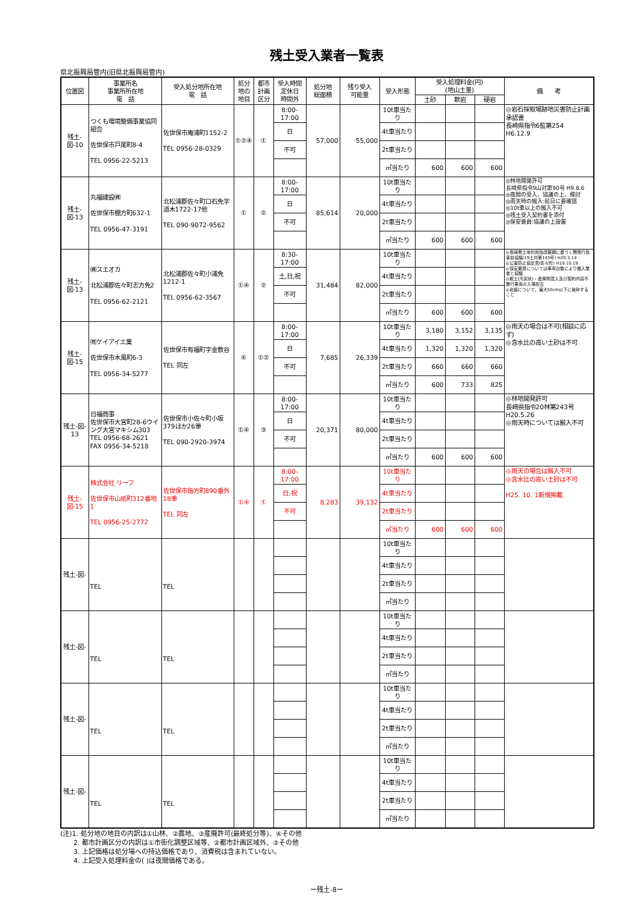残土受入業者一覧表
県北振興局管内(旧県北振興局管内)
| 位置図 | 事業所名 事業所所在地 電 話 | 受入処分地所在地 電 話 | 処分地の地目 | 都市計画区分 | 受入時間 定休日 時間外 | 処分地 総面積 | 残り受入 可能量 | 受入形態 | 受入処理料金(円) (地山土量) | | | 備 考 |
| --- | --- | --- | --- | --- | --- | --- | --- | --- | --- | --- | --- | --- |
| | | | | | | | | | 土砂 | 軟岩 | 硬岩 | |
| 残土-図-10 | つくも環境整備事業協同組合 佐世保市戸尾町8-4 TEL 0956-22-5213 | 佐世保市庵浦町1152-2 TEL 0956-28-0329 | ①②④ | ① | 8:00-17:00 | 57,000 | 55,000 | 10t車当たり | | | | ◎岩石採取場跡地災害防止計画承認書 長崎県指令6監第254 H6.12.9 |
| | | | | | 日 | | | 4t車当たり | | | | |
| | | | | | 不可 | | | 2t車当たり | | | | |
| | | | | | | | | ㎥当たり | 600 | 600 | 600 | |
| 残土-図-13 | 丸福建設㈱ 佐世保市棚方町632-1 TEL 0956-47-3191 | 北松浦郡佐々町口石免字道木1722-17他 TEL 090-9072-9562 | ① | ② | 8:00-17:00 | 85,614 | 20,000 | 10t車当たり | | | | ◎林地開発許可 長崎県指令9山対第90号 H9.8.6 ◎夜間の受入、協議の上、検討 ◎雨天時の搬入:前日に要確認 ◎10t車以上の搬入不可 ◎残土受入契約書を添付 ◎保安要員:協議の上設置 |
| | | | | | 日 | | | 4t車当たり | | | | |
| | | | | | 不可 | | | 2t車当たり | | | | |
| | | | | | | | | ㎥当たり | 600 | 600 | 600 | |
| 残土-図-13 | ㈱スエオカ 北松浦郡佐々町志方免2 TEL 0956-62-2121 | 北松浦郡佐々町小浦免1212-1 TEL 0956-62-3567 | ①④ | ② | 8:30-17:00 | 31,484 | 82,000 | 10t車当たり | | | | ◎長崎県土地利用指導要綱に基づく開発行為事前協議(19土対第145号) H20.3.14 ◎公害防止協定書(佐々町) H19.10.19 ◎保安要員については車両台数により搬入業者と協議 ◎軟土(汚泥状)・産廃物混入及び契約内容不履行車両の入場拒否 ◎岩盤について、最大50cm以下に破砕すること |
| | | | | | 土,日,祝 | | | 4t車当たり | | | | |
| | | | | | 不可 | | | 2t車当たり | | | | |
| | | | | | | | | ㎥当たり | 600 | 600 | 600 | |
| 残土-図-15 | ㈲ケイアイエ業 佐世保市木風町6-3 TEL 0956-34-5277 | 佐世保市有福町字金敷谷 TEL 同左 | ④ | ①② | 8:00-17:00 | 7,685 | 26,339 | 10t車当たり | 3,180 | 3,152 | 3,135 | ◎雨天の場合は不可(相談に応ず) ◎含水比の高い土砂は不可 |
| | | | | | 日 | | | 4t車当たり | 1,320 | 1,320 | 1,320 | |
| | | | | | 不可 | | | 2t車当たり | 660 | 660 | 660 | |
| | | | | | | | | ㎥当たり | 600 | 733 | 825 | |
| 残土-図- 13 | 日福商事 佐世保市大宮町28-6ウイング大宮マキシム303 TEL 0956-68-2621 FAX 0956-34-5218 | 佐世保市小佐々町小坂379ほか26筆 TEL 090-2920-3974 | ①④ | ③ | 8:00-17:00 | 20,371 | 80,000 | 10t車当たり | | | | ◎林地開発許可 長崎県指令20林第243号 H20.5.26 ◎雨天時については搬入不可 |
| | | | | | 日 | | | 4t車当たり | | | | |
| | | | | | 不可 | | | 2t車当たり | | | | |
| | | | | | | | | ㎥当たり | 600 | 600 | 600 | |
| 残土-図-15 | 株式会社 リーフ 佐世保市山祇町312番地1 TEL 0956-25-2772 | 佐世保市指方町890番外18筆 TEL 同左 | ①④ | ① | 8:00-17:00 | 8,283 | 39,132 | 10t車当たり | | | | ◎雨天の場合は搬入不可 ◎含水比の高い土砂は不可 H25. 10. 1新規掲載 |
| | | | | | 日,祝 | | | 4t車当たり | | | | |
| | | | | | 不可 | | | 2t車当たり | | | | |
| | | | | | | | | ㎥当たり | 600 | 600 | 600 | |
| 残土-図- | TEL | TEL | | | | | | 10t車当たり | | | | |
| | | | | | | | | 4t車当たり | | | | |
| | | | | | | | | 2t車当たり | | | | |
| | | | | | | | | ㎥当たり | | | | |
| 残土-図- | TEL | TEL | | | | | | 10t車当たり | | | | |
| | | | | | | | | 4t車当たり | | | | |
| | | | | | | | | 2t車当たり | | | | |
| | | | | | | | | ㎥当たり | | | | |
| 残土-図- | TEL | TEL | | | | | | 10t車当たり | | | | |
| | | | | | | | | 4t車当たり | | | | |
| | | | | | | | | 2t車当たり | | | | |
| | | | | | | | | ㎥当たり | | | | |
| 残土-図- | TEL | TEL | | | | | | 10t車当たり | | | | |
| | | | | | | | | 4t車当たり | | | | |
| | | | | | | | | 2t車当たり | | | | |
| | | | | | | | | ㎥当たり | | | | |
(注)1. 処分地の地目の内訳は①山林、②農地、③産廃許可(最終処分等)、④その他
　　2. 都市計画区分の内訳は①市街化調整区域等、②都市計画区域外、③その他
　　3. 上記価格は処分場への持込価格であり、消費税は含まれていない。
　　4. 上記受入処理料金の( )は夜間価格である。
ー残土-8ー